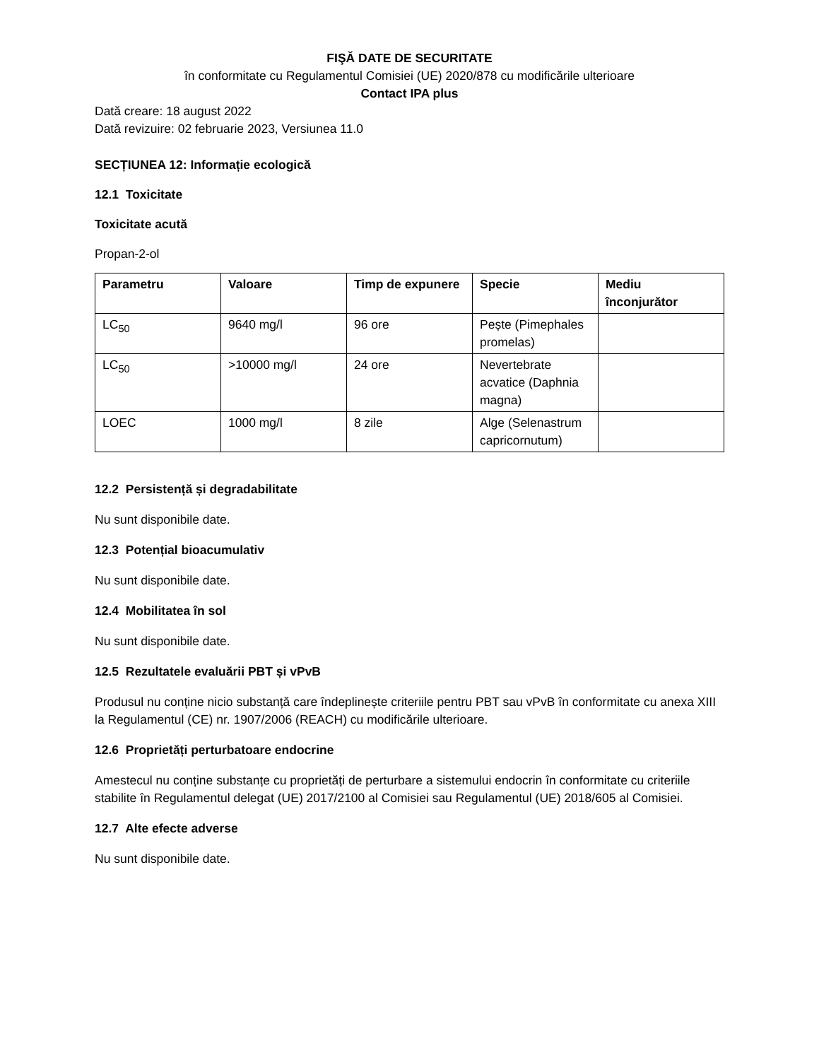FIŞĂ DATE DE SECURITATE
în conformitate cu Regulamentul Comisiei (UE) 2020/878 cu modificările ulterioare
Contact IPA plus
Dată creare: 18 august 2022
Dată revizuire: 02 februarie 2023, Versiunea 11.0
SECȚIUNEA 12: Informație ecologică
12.1 Toxicitate
Toxicitate acută
Propan-2-ol
| Parametru | Valoare | Timp de expunere | Specie | Mediu înconjurător |
| --- | --- | --- | --- | --- |
| LC<sub>50</sub> | 9640 mg/l | 96 ore | Pește (Pimephales promelas) | |
| LC<sub>50</sub> | >10000 mg/l | 24 ore | Nevertebrate acvatice (Daphnia magna) | |
| LOEC | 1000 mg/l | 8 zile | Alge (Selenastrum capricornutum) | |
12.2 Persistență și degradabilitate
Nu sunt disponibile date.
12.3 Potențial bioacumulativ
Nu sunt disponibile date.
12.4 Mobilitatea în sol
Nu sunt disponibile date.
12.5 Rezultatele evaluării PBT și vPvB
Produsul nu conține nicio substanță care îndeplinește criteriile pentru PBT sau vPvB în conformitate cu anexa XIII la Regulamentul (CE) nr. 1907/2006 (REACH) cu modificările ulterioare.
12.6 Proprietăți perturbatoare endocrine
Amestecul nu conține substanțe cu proprietăți de perturbare a sistemului endocrin în conformitate cu criteriile stabilite în Regulamentul delegat (UE) 2017/2100 al Comisiei sau Regulamentul (UE) 2018/605 al Comisiei.
12.7 Alte efecte adverse
Nu sunt disponibile date.